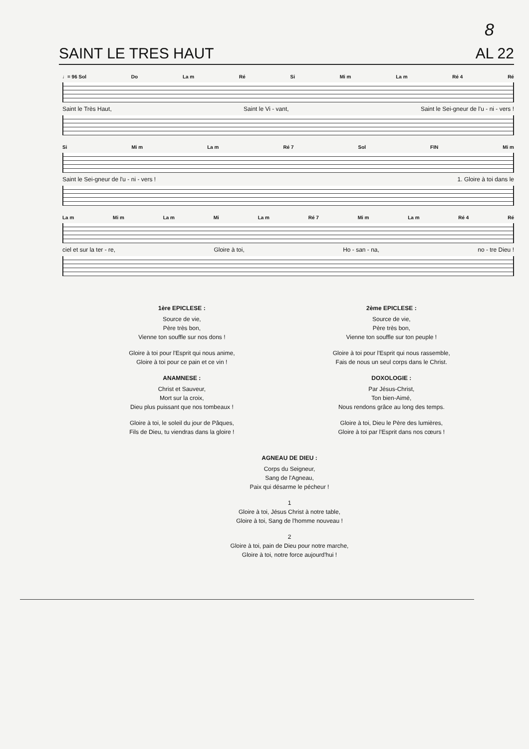8
SAINT LE TRES HAUT AL 22
♩= 96 Sol Do La m Ré Si Mi m La m Ré 4 Ré
Saint le Très Haut, Saint le Vi - vant, Saint le Sei-gneur de l'u - ni - vers !
Si Mi m La m Ré 7 Sol FIN Mi m
Saint le Sei-gneur de l'u - ni - vers ! 1. Gloire à toi dans le
La m Mi m La m Mi La m Ré 7 Mi m La m Ré 4 Ré
ciel et sur la ter - re, Gloire à toi, Ho - san - na, no - tre Dieu !
1ère EPICLESE :
Source de vie,
Père très bon,
Vienne ton souffle sur nos dons !
Gloire à toi pour l'Esprit qui nous anime,
Gloire à toi pour ce pain et ce vin !
ANAMNESE :
Christ et Sauveur,
Mort sur la croix,
Dieu plus puissant que nos tombeaux !
Gloire à toi, le soleil du jour de Pâques,
Fils de Dieu, tu viendras dans la gloire !
2ème EPICLESE :
Source de vie,
Père très bon,
Vienne ton souffle sur ton peuple !
Gloire à toi pour l'Esprit qui nous rassemble,
Fais de nous un seul corps dans le Christ.
DOXOLOGIE :
Par Jésus-Christ,
Ton bien-Aimé,
Nous rendons grâce au long des temps.
Gloire à toi, Dieu le Père des lumières,
Gloire à toi par l'Esprit dans nos cœurs !
AGNEAU DE DIEU :
Corps du Seigneur,
Sang de l'Agneau,
Paix qui désarme le pécheur !
1
Gloire à toi, Jésus Christ à notre table,
Gloire à toi, Sang de l'homme nouveau !
2
Gloire à toi, pain de Dieu pour notre marche,
Gloire à toi, notre force aujourd'hui !